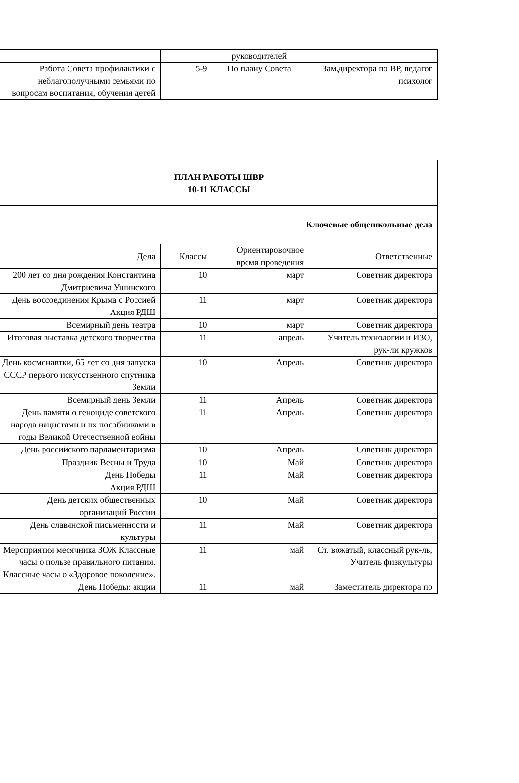| | | руководителей | |
| Работа Совета профилактики с неблагополучными семьями по вопросам воспитания, обучения детей | 5-9 | По плану Совета | Зам.директора по ВР, педагог психолог |
| ПЛАН РАБОТЫ ШВР 10-11 КЛАССЫ | | | |
| Ключевые общешкольные дела | | | |
| Дела | Классы | Ориентировочное время проведения | Ответственные |
| 200 лет со дня рождения Константина Дмитриевича Ушинского | 10 | март | Советник директора |
| День воссоединения Крыма с Россией Акция РДШ | 11 | март | Советник директора |
| Всемирный день театра | 10 | март | Советник директора |
| Итоговая выставка детского творчества | 11 | апрель | Учитель технологии и ИЗО, рук-ли кружков |
| День космонавтки, 65 лет со дня запуска СССР первого искусственного спутника Земли | 10 | Апрель | Советник директора |
| Всемирный день Земли | 11 | Апрель | Советник директора |
| День памяти о геноциде советского народа нацистами и их пособниками в годы Великой Отечественной войны | 11 | Апрель | Советник директора |
| День российского парламентаризма | 10 | Апрель | Советник директора |
| Праздник Весны и Труда | 10 | Май | Советник директора |
| День Победы Акция РДШ | 11 | Май | Советник директора |
| День детских общественных организаций России | 10 | Май | Советник директора |
| День славянской письменности и культуры | 11 | Май | Советник директора |
| Мероприятия месячника ЗОЖ Классные часы о пользе правильного питания. Классные часы о «Здоровое поколение». | 11 | май | Ст. вожатый, классный рук-ль, Учитель физкультуры |
| День Победы: акции | 11 | май | Заместитель директора по |